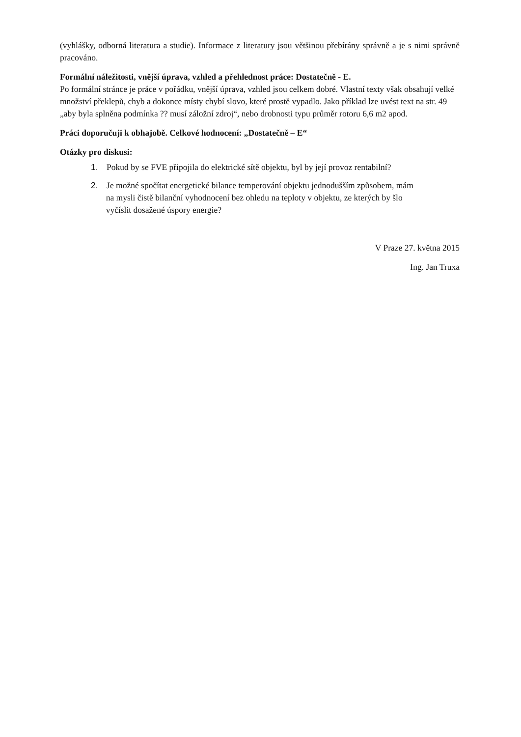(vyhlášky, odborná literatura a studie). Informace z literatury jsou většinou přebírány správně a je s nimi správně pracováno.
Formální náležitosti, vnější úprava, vzhled a přehlednost práce: Dostatečně - E.
Po formální stránce je práce v pořádku, vnější úprava, vzhled jsou celkem dobré. Vlastní texty však obsahují velké množství překlepů, chyb a dokonce místy chybí slovo, které prostě vypadlo. Jako příklad lze uvést text na str. 49 „aby byla splněna podmínka ?? musí záložní zdroj“, nebo drobnosti typu průměr rotoru 6,6 m2 apod.
Práci doporučuji k obhajobě. Celkové hodnocení: „Dostatečně – E“
Otázky pro diskusi:
1. Pokud by se FVE připojila do elektrické sítě objektu, byl by její provoz rentabilní?
2. Je možné spočítat energetické bilance temperování objektu jednodušším způsobem, mám
na mysli čistě bilanční vyhodnocení bez ohledu na teploty v objektu, ze kterých by šlo
vyčíslit dosažené úspory energie?
V Praze 27. května 2015
Ing. Jan Truxa